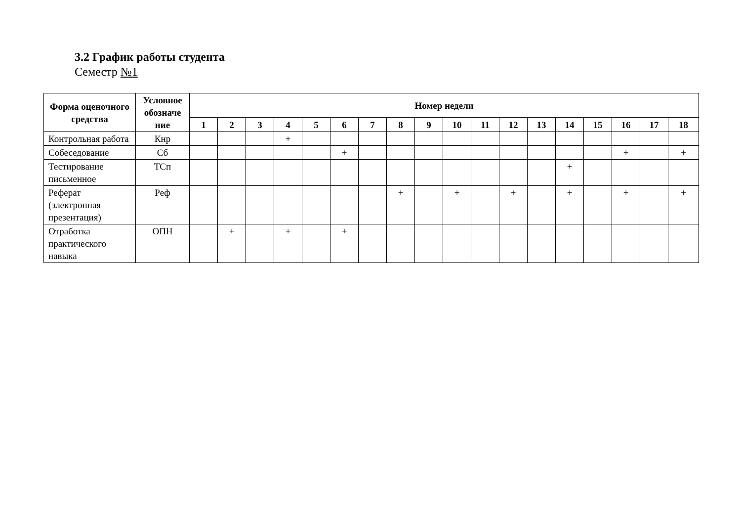3.2 График работы студента
Семестр №1
| Форма оценочного средства | Условное обозначе ние | Номер недели | | | | | | | | | | | | | | | | | |
| --- | --- | --- | --- | --- | --- | --- | --- | --- | --- | --- | --- | --- | --- | --- | --- | --- | --- | --- | --- |
| | | 1 | 2 | 3 | 4 | 5 | 6 | 7 | 8 | 9 | 10 | 11 | 12 | 13 | 14 | 15 | 16 | 17 | 18 |
| Контрольная работа | Кнр | | | | + | | | | | | | | | | | | | | |
| Собеседование | Сб | | | | | | + | | | | | | | | | | + | | + |
| Тестирование письменное | ТСп | | | | | | | | | | | | | | + | | | | |
| Реферат (электронная презентация) | Реф | | | | | | | | + | | + | | + | | + | | + | | + |
| Отработка практического навыка | ОПН | | + | | + | | + | | | | | | | | | | | | |